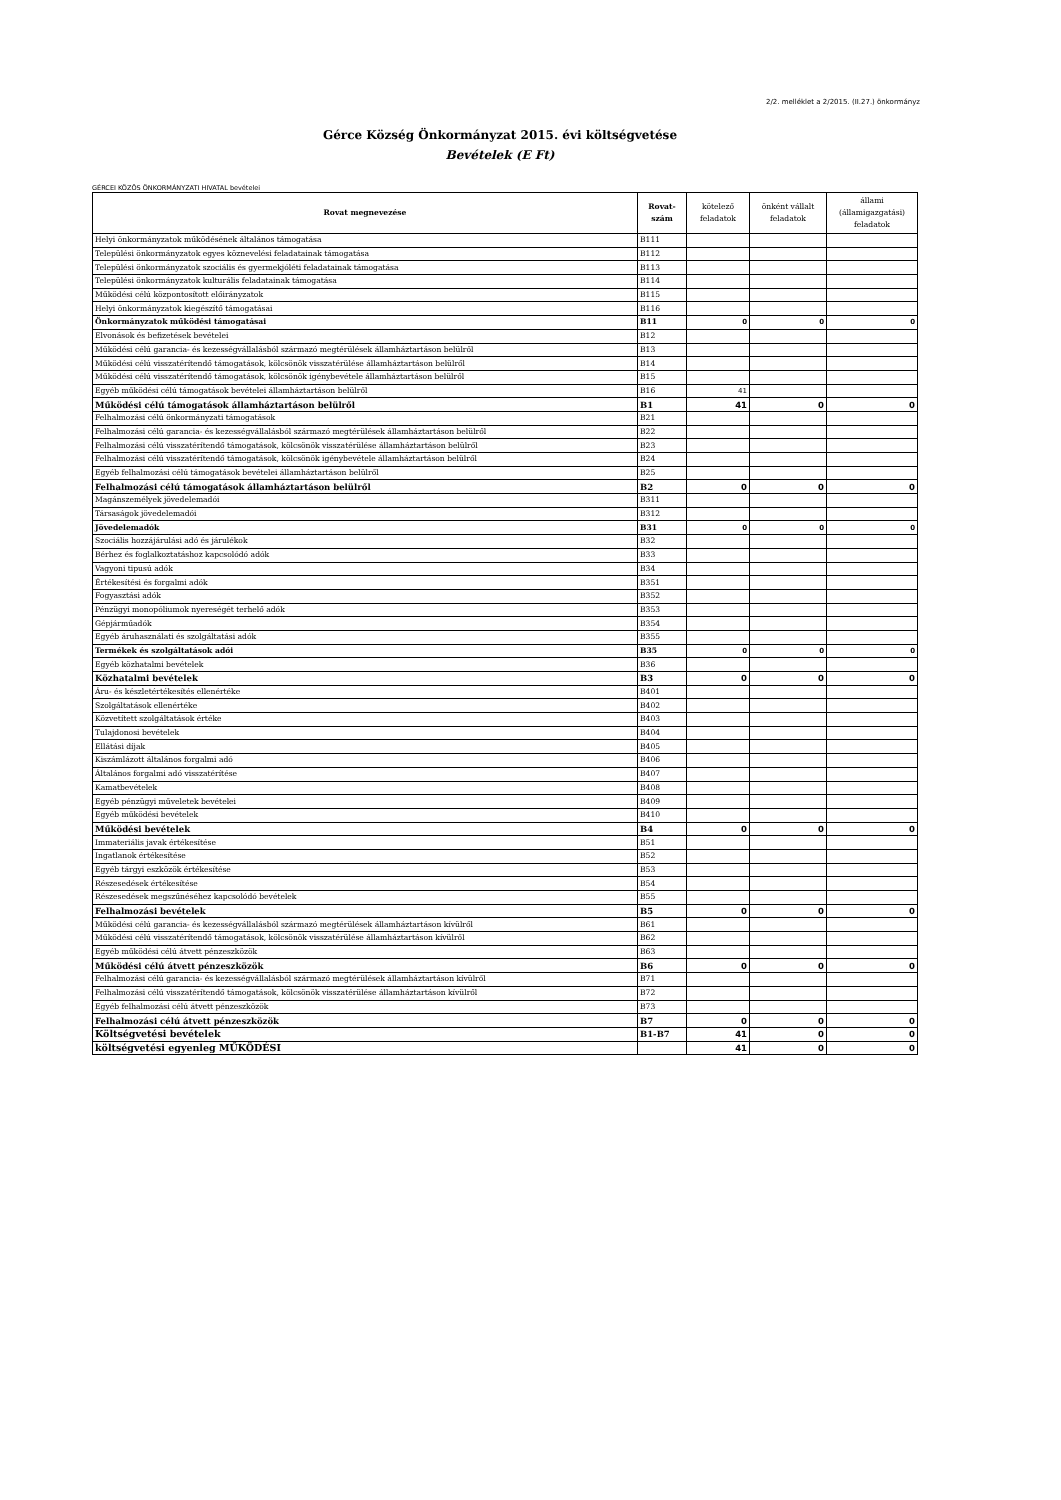2/2. melléklet a 2/2015. (II.27.) önkormányz
Gérce Község Önkormányzat 2015. évi költségvetése
Bevételek (E Ft)
GÉRCEI KÖZÖS ÖNKORMÁNYZATI HIVATAL bevételei
| Rovat megnevezése | Rovat- szám | kötelező feladatok | önként vállalt feladatok | állami (államigazgatási) feladatok |
| --- | --- | --- | --- | --- |
| Helyi önkormányzatok működésének általános támogatása | B111 | | | |
| Települési önkormányzatok egyes köznevelési feladatainak támogatása | B112 | | | |
| Települési önkormányzatok szociális és gyermekjóléti feladatainak támogatása | B113 | | | |
| Települési önkormányzatok kulturális feladatainak támogatása | B114 | | | |
| Működési célú központosított előirányzatok | B115 | | | |
| Helyi önkormányzatok kiegészítő támogatásai | B116 | | | |
| Önkormányzatok működési támogatásai | B11 | 0 | 0 | 0 |
| Elvonások és befizetések bevételei | B12 | | | |
| Működési célú garancia- és kezességvállalásból származó megtérülések államháztartáson belülről | B13 | | | |
| Működési célú visszatérítendő támogatások, kölcsönök visszatérülése államháztartáson belülről | B14 | | | |
| Működési célú visszatérítendő támogatások, kölcsönök igénybevétele államháztartáson belülről | B15 | | | |
| Egyéb működési célú támogatások bevételei államháztartáson belülről | B16 | 41 | | |
| Működési célú támogatások államháztartáson belülről | B1 | 41 | 0 | 0 |
| Felhalmozási célú önkormányzati támogatások | B21 | | | |
| Felhalmozási célú garancia- és kezességvállalásból származó megtérülések államháztartáson belülről | B22 | | | |
| Felhalmozási célú visszatérítendő támogatások, kölcsönök visszatérülése államháztartáson belülről | B23 | | | |
| Felhalmozási célú visszatérítendő támogatások, kölcsönök igénybevétele államháztartáson belülről | B24 | | | |
| Egyéb felhalmozási célú támogatások bevételei államháztartáson belülről | B25 | | | |
| Felhalmozási célú támogatások államháztartáson belülről | B2 | 0 | 0 | 0 |
| Magánszemélyek jövedelemadói | B311 | | | |
| Társaságok jövedelemadói | B312 | | | |
| Jövedelemadók | B31 | 0 | 0 | 0 |
| Szociális hozzájárulási adó és járulékok | B32 | | | |
| Bérhez és foglalkoztatáshoz kapcsolódó adók | B33 | | | |
| Vagyoni tipusú adók | B34 | | | |
| Értékesítési és forgalmi adók | B351 | | | |
| Fogyasztási adók | B352 | | | |
| Pénzügyi monopóliumok nyereségét terhelő adók | B353 | | | |
| Gépjárműadók | B354 | | | |
| Egyéb áruhasználati és szolgáltatási adók | B355 | | | |
| Termékek és szolgáltatások adói | B35 | 0 | 0 | 0 |
| Egyéb közhatalmi bevételek | B36 | | | |
| Közhatalmi bevételek | B3 | 0 | 0 | 0 |
| Áru- és készletértékesítés ellenértéke | B401 | | | |
| Szolgáltatások ellenértéke | B402 | | | |
| Közvetített szolgáltatások értéke | B403 | | | |
| Tulajdonosi bevételek | B404 | | | |
| Ellátási díjak | B405 | | | |
| Kiszámlázott általános forgalmi adó | B406 | | | |
| Általános forgalmi adó visszatérítése | B407 | | | |
| Kamatbevételek | B408 | | | |
| Egyéb pénzügyi műveletek bevételei | B409 | | | |
| Egyéb működési bevételek | B410 | | | |
| Működési bevételek | B4 | 0 | 0 | 0 |
| Immateriális javak értékesítése | B51 | | | |
| Ingatlanok értékesítése | B52 | | | |
| Egyéb tárgyi eszközök értékesítése | B53 | | | |
| Részesedések értékesítése | B54 | | | |
| Részesedések megszűnéséhez kapcsolódó bevételek | B55 | | | |
| Felhalmozási bevételek | B5 | 0 | 0 | 0 |
| Működési célú garancia- és kezességvállalásból származó megtérülések államháztartáson kívülről | B61 | | | |
| Működési célú visszatérítendő támogatások, kölcsönök visszatérülése államháztartáson kívülről | B62 | | | |
| Egyéb működési célú átvett pénzeszközök | B63 | | | |
| Működési célú átvett pénzeszközök | B6 | 0 | 0 | 0 |
| Felhalmozási célú garancia- és kezességvállalásból származó megtérülések államháztartáson kívülről | B71 | | | |
| Felhalmozási célú visszatérítendő támogatások, kölcsönök visszatérülése államháztartáson kívülről | B72 | | | |
| Egyéb felhalmozási célú átvett pénzeszközök | B73 | | | |
| Felhalmozási célú átvett pénzeszközök | B7 | 0 | 0 | 0 |
| Költségvetési bevételek | B1-B7 | 41 | 0 | 0 |
| költségvetési egyenleg MŰKÖDÉSI | | 41 | 0 | 0 |